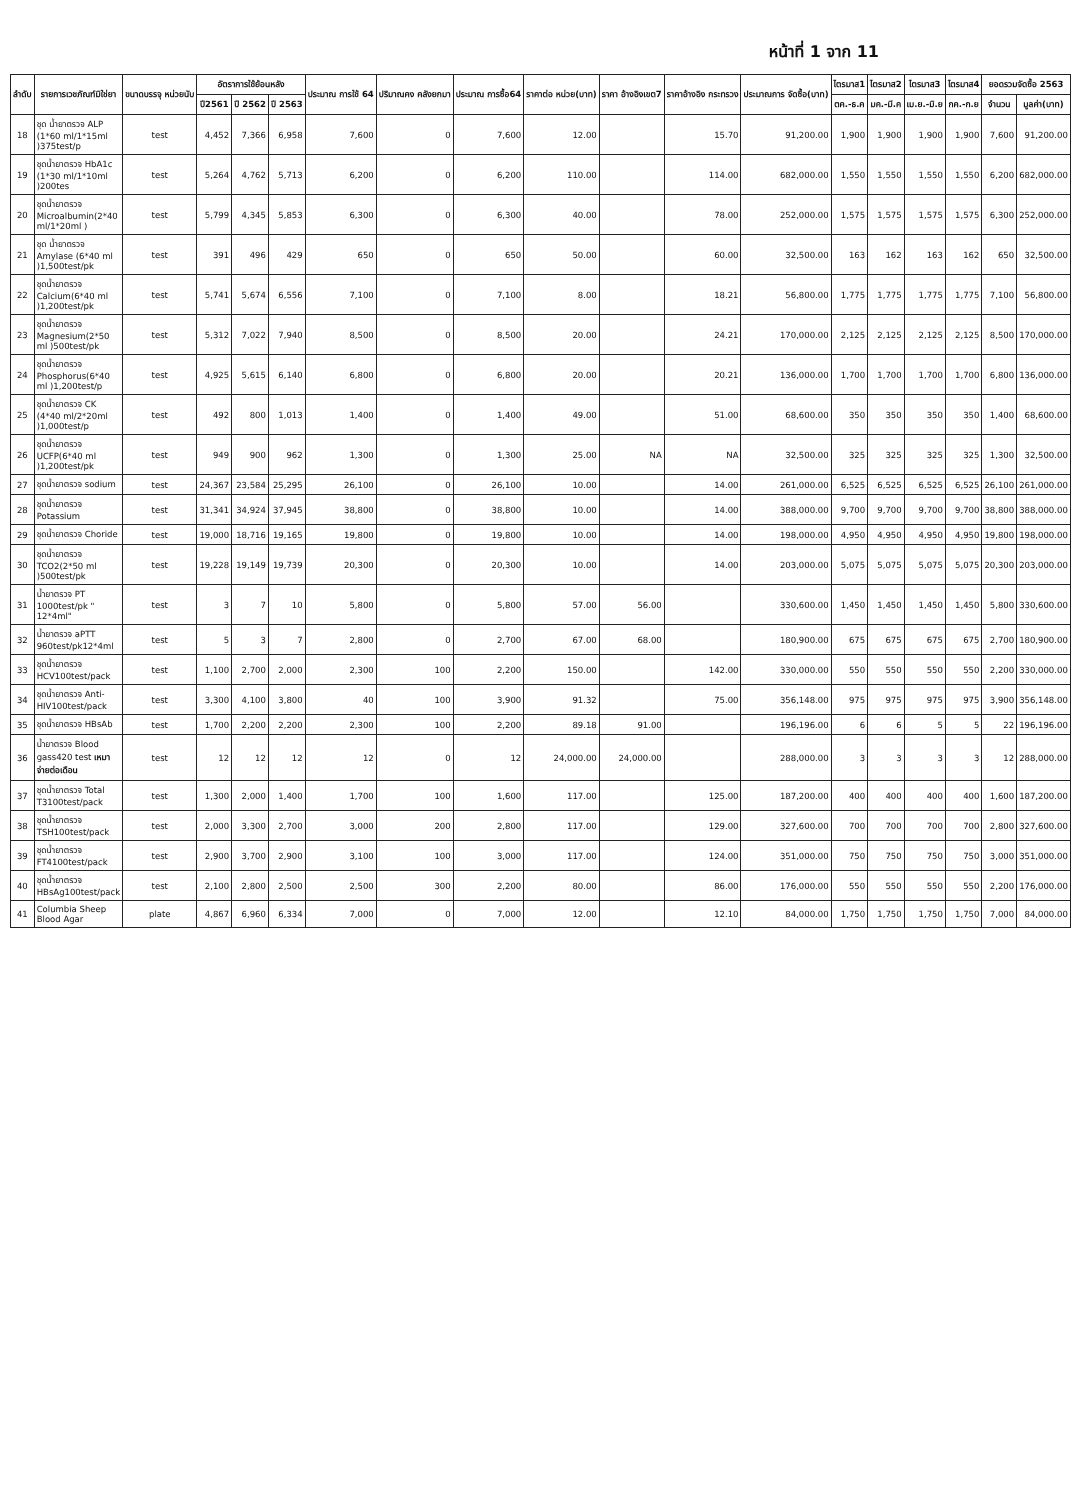หน้าที่ 1 จาก 11
| ลำดับ | รายการเวชภัณฑ์มิใช่ยา | ขนาดบรรจุ หน่วยนับ | อัตราการใช้ย้อนหลัง | | | ประมาณ การใช้ 64 | ปริมาณคง คลังยกมา | ประมาณ การซื้อ64 | ราคาต่อ หน่วย(บาท) | ราคา อ้างอิงเขต7 | ราคาอ้างอิง กระทรวง | ประมาณการ จัดซื้อ(บาท) | ไตรมาส1 | ไตรมาส2 | ไตรมาส3 | ไตรมาส4 | ยอดรวมจัดซื้อ 2563 | |
| --- | --- | --- | --- | --- | --- | --- | --- | --- | --- | --- | --- | --- | --- | --- | --- | --- | --- | --- |
| | | | ปี2561 | ปี 2562 | ปี 2563 | | | | | | | | ตค.-ธ.ค | มค.-มี.ค | เม.ย.-มิ.ย | กค.-ก.ย | จำนวน | มูลค่า(บาท) |
| 18 | ชุด น้ำยาตรวจ ALP (1*60 ml/1*15ml )375test/p | test | 4,452 | 7,366 | 6,958 | 7,600 | 0 | 7,600 | 12.00 | | 15.70 | 91,200.00 | 1,900 | 1,900 | 1,900 | 1,900 | 7,600 | 91,200.00 |
| 19 | ชุดน้ำยาตรวจ HbA1c (1*30 ml/1*10ml )200tes | test | 5,264 | 4,762 | 5,713 | 6,200 | 0 | 6,200 | 110.00 | | 114.00 | 682,000.00 | 1,550 | 1,550 | 1,550 | 1,550 | 6,200 | 682,000.00 |
| 20 | ชุดน้ำยาตรวจ Microalbumin(2*40 ml/1*20ml ) | test | 5,799 | 4,345 | 5,853 | 6,300 | 0 | 6,300 | 40.00 | | 78.00 | 252,000.00 | 1,575 | 1,575 | 1,575 | 1,575 | 6,300 | 252,000.00 |
| 21 | ชุด น้ำยาตรวจ Amylase (6*40 ml )1,500test/pk | test | 391 | 496 | 429 | 650 | 0 | 650 | 50.00 | | 60.00 | 32,500.00 | 163 | 162 | 163 | 162 | 650 | 32,500.00 |
| 22 | ชุดน้ำยาตรวจ Calcium(6*40 ml )1,200test/pk | test | 5,741 | 5,674 | 6,556 | 7,100 | 0 | 7,100 | 8.00 | | 18.21 | 56,800.00 | 1,775 | 1,775 | 1,775 | 1,775 | 7,100 | 56,800.00 |
| 23 | ชุดน้ำยาตรวจ Magnesium(2*50 ml )500test/pk | test | 5,312 | 7,022 | 7,940 | 8,500 | 0 | 8,500 | 20.00 | | 24.21 | 170,000.00 | 2,125 | 2,125 | 2,125 | 2,125 | 8,500 | 170,000.00 |
| 24 | ชุดน้ำยาตรวจ Phosphorus(6*40 ml )1,200test/p | test | 4,925 | 5,615 | 6,140 | 6,800 | 0 | 6,800 | 20.00 | | 20.21 | 136,000.00 | 1,700 | 1,700 | 1,700 | 1,700 | 6,800 | 136,000.00 |
| 25 | ชุดน้ำยาตรวจ CK (4*40 ml/2*20ml )1,000test/p | test | 492 | 800 | 1,013 | 1,400 | 0 | 1,400 | 49.00 | | 51.00 | 68,600.00 | 350 | 350 | 350 | 350 | 1,400 | 68,600.00 |
| 26 | ชุดน้ำยาตรวจ UCFP(6*40 ml )1,200test/pk | test | 949 | 900 | 962 | 1,300 | 0 | 1,300 | 25.00 | NA | NA | 32,500.00 | 325 | 325 | 325 | 325 | 1,300 | 32,500.00 |
| 27 | ชุดน้ำยาตรวจ sodium | test | 24,367 | 23,584 | 25,295 | 26,100 | 0 | 26,100 | 10.00 | | 14.00 | 261,000.00 | 6,525 | 6,525 | 6,525 | 6,525 | 26,100 | 261,000.00 |
| 28 | ชุดน้ำยาตรวจ Potassium | test | 31,341 | 34,924 | 37,945 | 38,800 | 0 | 38,800 | 10.00 | | 14.00 | 388,000.00 | 9,700 | 9,700 | 9,700 | 9,700 | 38,800 | 388,000.00 |
| 29 | ชุดน้ำยาตรวจ Choride | test | 19,000 | 18,716 | 19,165 | 19,800 | 0 | 19,800 | 10.00 | | 14.00 | 198,000.00 | 4,950 | 4,950 | 4,950 | 4,950 | 19,800 | 198,000.00 |
| 30 | ชุดน้ำยาตรวจ TCO2(2*50 ml )500test/pk | test | 19,228 | 19,149 | 19,739 | 20,300 | 0 | 20,300 | 10.00 | | 14.00 | 203,000.00 | 5,075 | 5,075 | 5,075 | 5,075 | 20,300 | 203,000.00 |
| 31 | น้ำยาตรวจ PT 1000test/pk " 12*4ml" | test | 3 | 7 | 10 | 5,800 | 0 | 5,800 | 57.00 | 56.00 | | 330,600.00 | 1,450 | 1,450 | 1,450 | 1,450 | 5,800 | 330,600.00 |
| 32 | น้ำยาตรวจ aPTT 960test/pk12*4ml | test | 5 | 3 | 7 | 2,800 | 0 | 2,700 | 67.00 | 68.00 | | 180,900.00 | 675 | 675 | 675 | 675 | 2,700 | 180,900.00 |
| 33 | ชุดน้ำยาตรวจ HCV100test/pack | test | 1,100 | 2,700 | 2,000 | 2,300 | 100 | 2,200 | 150.00 | | 142.00 | 330,000.00 | 550 | 550 | 550 | 550 | 2,200 | 330,000.00 |
| 34 | ชุดน้ำยาตรวจ Anti-HIV100test/pack | test | 3,300 | 4,100 | 3,800 | 40 | 100 | 3,900 | 91.32 | | 75.00 | 356,148.00 | 975 | 975 | 975 | 975 | 3,900 | 356,148.00 |
| 35 | ชุดน้ำยาตรวจ HBsAb | test | 1,700 | 2,200 | 2,200 | 2,300 | 100 | 2,200 | 89.18 | 91.00 | | 196,196.00 | 6 | 6 | 5 | 5 | 22 | 196,196.00 |
| 36 | น้ำยาตรวจ Blood gass420 test เหมาจ่ายต่อเดือน | test | 12 | 12 | 12 | 12 | 0 | 12 | 24,000.00 | 24,000.00 | | 288,000.00 | 3 | 3 | 3 | 3 | 12 | 288,000.00 |
| 37 | ชุดน้ำยาตรวจ Total T3100test/pack | test | 1,300 | 2,000 | 1,400 | 1,700 | 100 | 1,600 | 117.00 | | 125.00 | 187,200.00 | 400 | 400 | 400 | 400 | 1,600 | 187,200.00 |
| 38 | ชุดน้ำยาตรวจ TSH100test/pack | test | 2,000 | 3,300 | 2,700 | 3,000 | 200 | 2,800 | 117.00 | | 129.00 | 327,600.00 | 700 | 700 | 700 | 700 | 2,800 | 327,600.00 |
| 39 | ชุดน้ำยาตรวจ FT4100test/pack | test | 2,900 | 3,700 | 2,900 | 3,100 | 100 | 3,000 | 117.00 | | 124.00 | 351,000.00 | 750 | 750 | 750 | 750 | 3,000 | 351,000.00 |
| 40 | ชุดน้ำยาตรวจ HBsAg100test/pack | test | 2,100 | 2,800 | 2,500 | 2,500 | 300 | 2,200 | 80.00 | | 86.00 | 176,000.00 | 550 | 550 | 550 | 550 | 2,200 | 176,000.00 |
| 41 | Columbia Sheep Blood Agar | plate | 4,867 | 6,960 | 6,334 | 7,000 | 0 | 7,000 | 12.00 | | 12.10 | 84,000.00 | 1,750 | 1,750 | 1,750 | 1,750 | 7,000 | 84,000.00 |